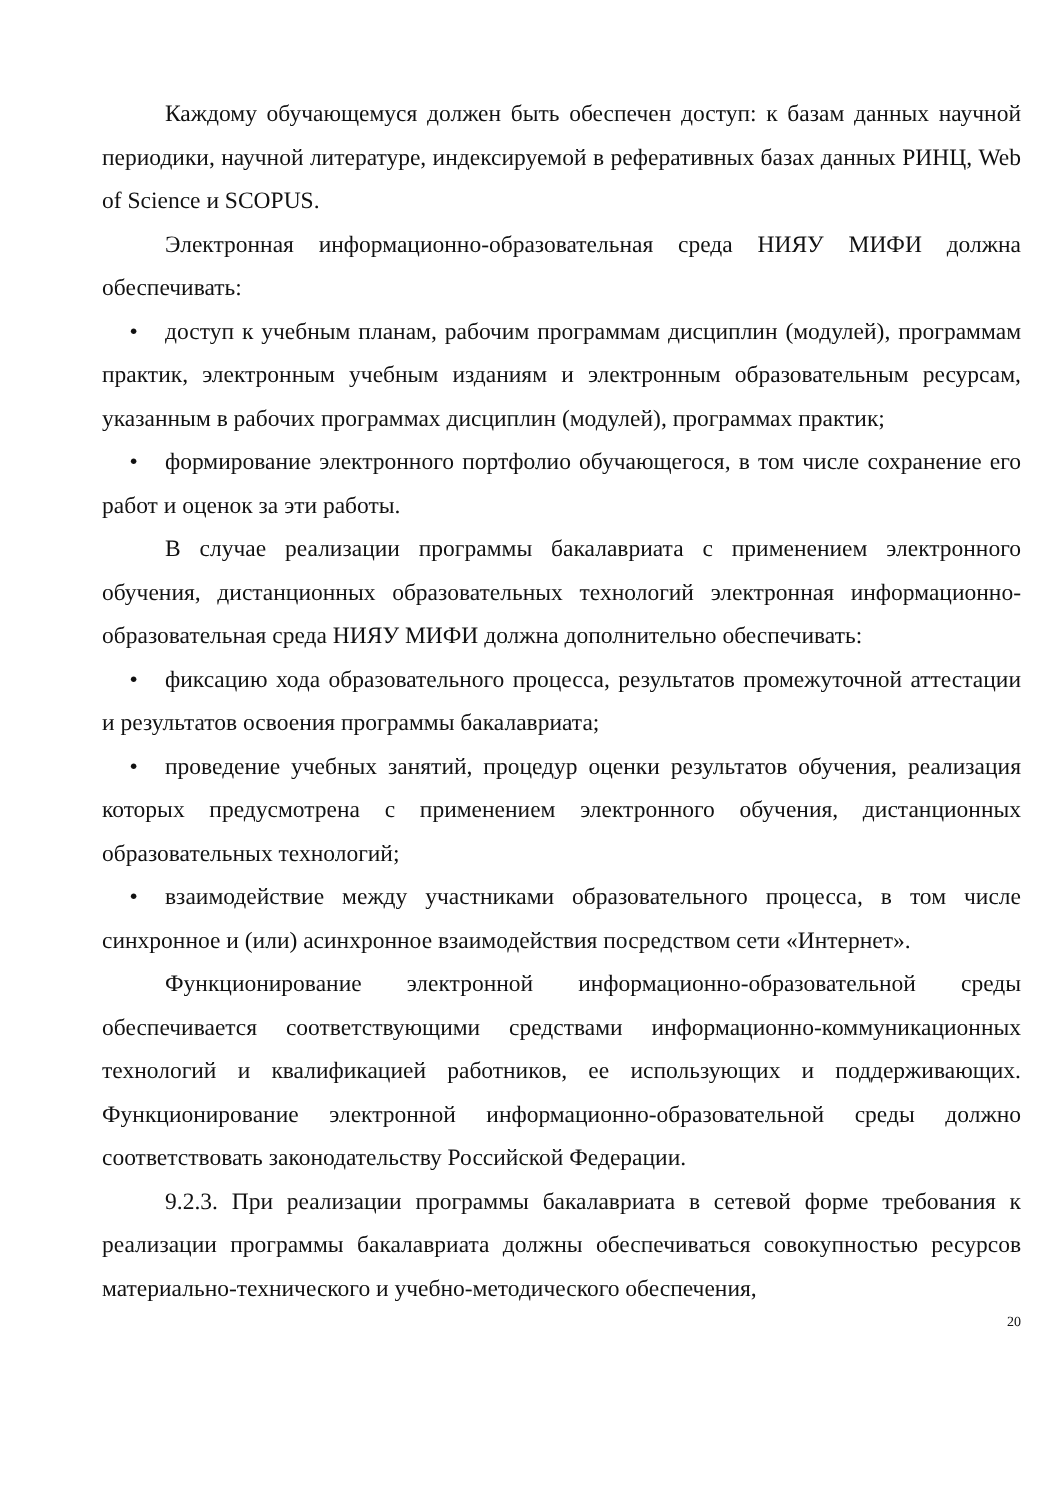Каждому обучающемуся должен быть обеспечен доступ: к базам данных научной периодики, научной литературе, индексируемой в реферативных базах данных РИНЦ, Web of Science и SCOPUS.
Электронная информационно-образовательная среда НИЯУ МИФИ должна обеспечивать:
• доступ к учебным планам, рабочим программам дисциплин (модулей), программам практик, электронным учебным изданиям и электронным образовательным ресурсам, указанным в рабочих программах дисциплин (модулей), программах практик;
• формирование электронного портфолио обучающегося, в том числе сохранение его работ и оценок за эти работы.
В случае реализации программы бакалавриата с применением электронного обучения, дистанционных образовательных технологий электронная информационно-образовательная среда НИЯУ МИФИ должна дополнительно обеспечивать:
• фиксацию хода образовательного процесса, результатов промежуточной аттестации и результатов освоения программы бакалавриата;
• проведение учебных занятий, процедур оценки результатов обучения, реализация которых предусмотрена с применением электронного обучения, дистанционных образовательных технологий;
• взаимодействие между участниками образовательного процесса, в том числе синхронное и (или) асинхронное взаимодействия посредством сети «Интернет».
Функционирование электронной информационно-образовательной среды обеспечивается соответствующими средствами информационно-коммуникационных технологий и квалификацией работников, ее использующих и поддерживающих. Функционирование электронной информационно-образовательной среды должно соответствовать законодательству Российской Федерации.
9.2.3. При реализации программы бакалавриата в сетевой форме требования к реализации программы бакалавриата должны обеспечиваться совокупностью ресурсов материально-технического и учебно-методического обеспечения,
20